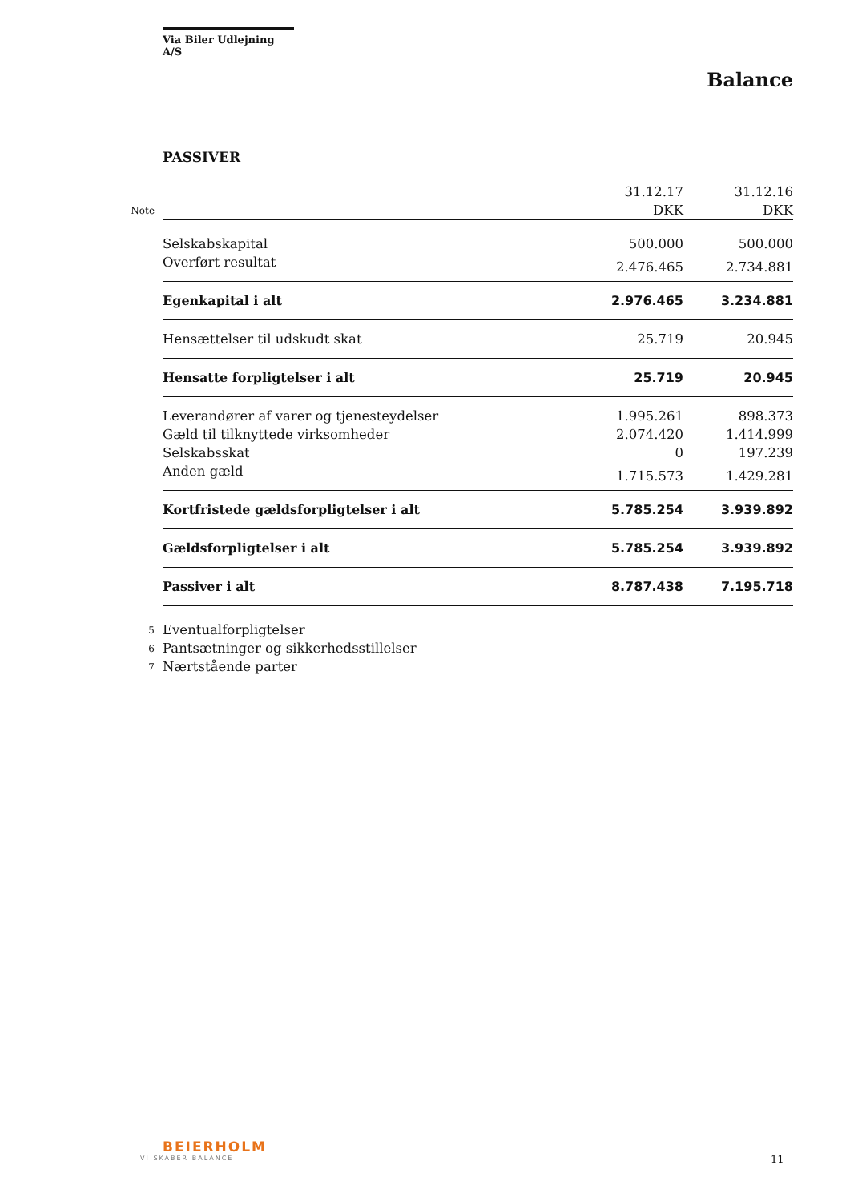Via Biler Udlejning A/S
Balance
PASSIVER
| | | 31.12.17 | 31.12.16 |
| Note | | DKK | DKK |
| | Selskabskapital | 500.000 | 500.000 |
| | Overført resultat | 2.476.465 | 2.734.881 |
| | Egenkapital i alt | 2.976.465 | 3.234.881 |
| | Hensættelser til udskudt skat | 25.719 | 20.945 |
| | Hensatte forpligtelser i alt | 25.719 | 20.945 |
| | Leverandører af varer og tjenesteydelser | 1.995.261 | 898.373 |
| | Gæld til tilknyttede virksomheder | 2.074.420 | 1.414.999 |
| | Selskabsskat | 0 | 197.239 |
| | Anden gæld | 1.715.573 | 1.429.281 |
| | Kortfristede gældsforpligtelser i alt | 5.785.254 | 3.939.892 |
| | Gældsforpligtelser i alt | 5.785.254 | 3.939.892 |
| | Passiver i alt | 8.787.438 | 7.195.718 |
| 5 | Eventualforpligtelser | | |
| 6 | Pantsætninger og sikkerhedsstillelser | | |
| 7 | Nærtstående parter | | |
BEIERHOLM
VI SKABER BALANCE
11